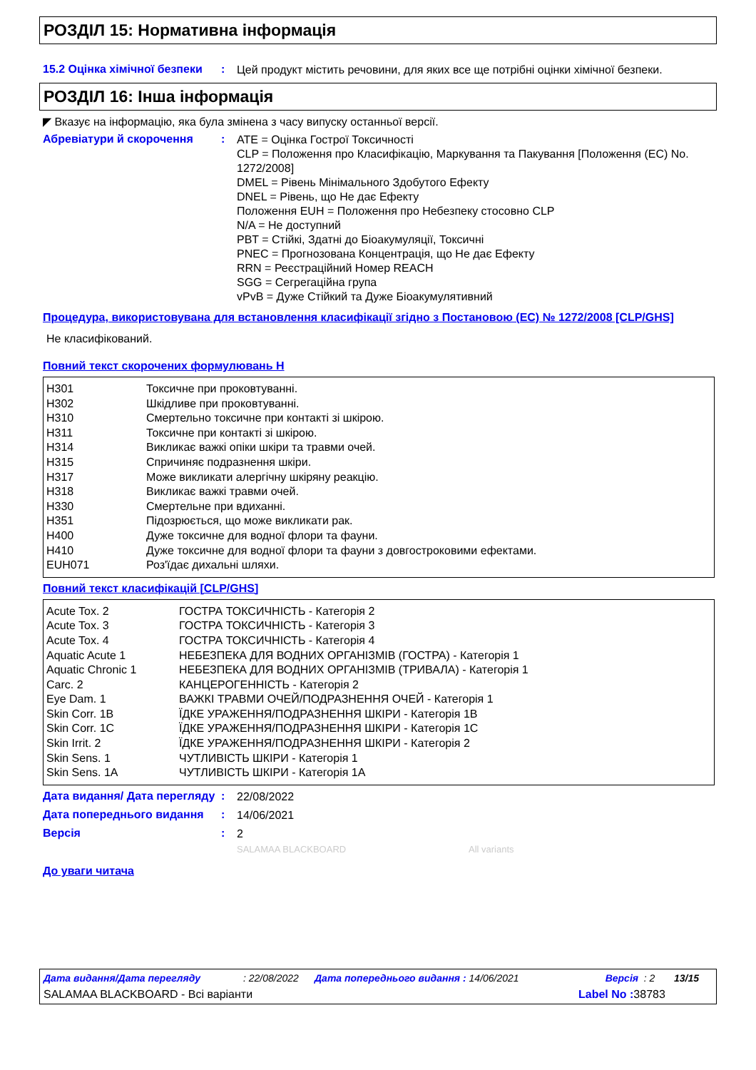РОЗДІЛ 15: Нормативна інформація
15.2 Оцінка хімічної безпеки
:
Цей продукт містить речовини, для яких все ще потрібні оцінки хімічної безпеки.
РОЗДІЛ 16: Інша інформація
◤ Вказує на інформацію, яка була змінена з часу випуску останньої версії.
Абревіатури й скорочення :
ATE = Оцінка Гострої Токсичності
CLP = Положення про Класифікацію, Маркування та Пакування [Положення (EC) No. 1272/2008]
DMEL = Рівень Мінімального Здобутого Ефекту
DNEL = Рівень, що Не дає Ефекту
Положення EUH = Положення про Небезпеку стосовно CLP
N/A = Не доступний
PBT = Стійкі, Здатні до Біоакумуляції, Токсичні
PNEC = Прогнозована Концентрація, що Не дає Ефекту
RRN = Реєстраційний Номер REACH
SGG = Сегрегаційна група
vPvB = Дуже Стійкий та Дуже Біоакумулятивний
Процедура, використовувана для встановлення класифікації згідно з Постановою (ЕС) № 1272/2008 [CLP/GHS]
Не класифікований.
Повний текст скорочених формулювань Н
| H301 | Токсичне при проковтуванні. |
| H302 | Шкідливе при проковтуванні. |
| H310 | Смертельно токсичне при контакті зі шкірою. |
| H311 | Токсичне при контакті зі шкірою. |
| H314 | Викликає важкі опіки шкіри та травми очей. |
| H315 | Спричиняє подразнення шкіри. |
| H317 | Може викликати алергічну шкіряну реакцію. |
| H318 | Викликає важкі травми очей. |
| H330 | Смертельне при вдиханні. |
| H351 | Підозрюється, що може викликати рак. |
| H400 | Дуже токсичне для водної флори та фауни. |
| H410 | Дуже токсичне для водної флори та фауни з довгостроковими ефектами. |
| EUH071 | Роз'їдає дихальні шляхи. |
Повний текст класифікацій [CLP/GHS]
| Acute Tox. 2 | ГОСТРА ТОКСИЧНІСТЬ - Категорія 2 |
| Acute Tox. 3 | ГОСТРА ТОКСИЧНІСТЬ - Категорія 3 |
| Acute Tox. 4 | ГОСТРА ТОКСИЧНІСТЬ - Категорія 4 |
| Aquatic Acute 1 | НЕБЕЗПЕКА ДЛЯ ВОДНИХ ОРГАНІЗМІВ (ГОСТРА) - Категорія 1 |
| Aquatic Chronic 1 | НЕБЕЗПЕКА ДЛЯ ВОДНИХ ОРГАНІЗМІВ (ТРИВАЛА) - Категорія 1 |
| Carc. 2 | КАНЦЕРОГЕННІСТЬ - Категорія 2 |
| Eye Dam. 1 | ВАЖКІ ТРАВМИ ОЧЕЙ/ПОДРАЗНЕННЯ ОЧЕЙ - Категорія 1 |
| Skin Corr. 1B | ЇДКЕ УРАЖЕННЯ/ПОДРАЗНЕННЯ ШКІРИ - Категорія 1B |
| Skin Corr. 1C | ЇДКЕ УРАЖЕННЯ/ПОДРАЗНЕННЯ ШКІРИ - Категорія 1C |
| Skin Irrit. 2 | ЇДКЕ УРАЖЕННЯ/ПОДРАЗНЕННЯ ШКІРИ - Категорія 2 |
| Skin Sens. 1 | ЧУТЛИВІСТЬ ШКІРИ - Категорія 1 |
| Skin Sens. 1A | ЧУТЛИВІСТЬ ШКІРИ - Категорія 1A |
Дата видання/ Дата перегляду
:
22/08/2022
Дата попереднього видання :
14/06/2021
Версія :
2
SALAMAA BLACKBOARD All variants
До уваги читача
Дата видання/Дата перегляду: 22/08/2022 Дата попереднього видання : 14/06/2021 Версія : 2 13/15
SALAMAA BLACKBOARD - Всі варіанти Label No : 38783